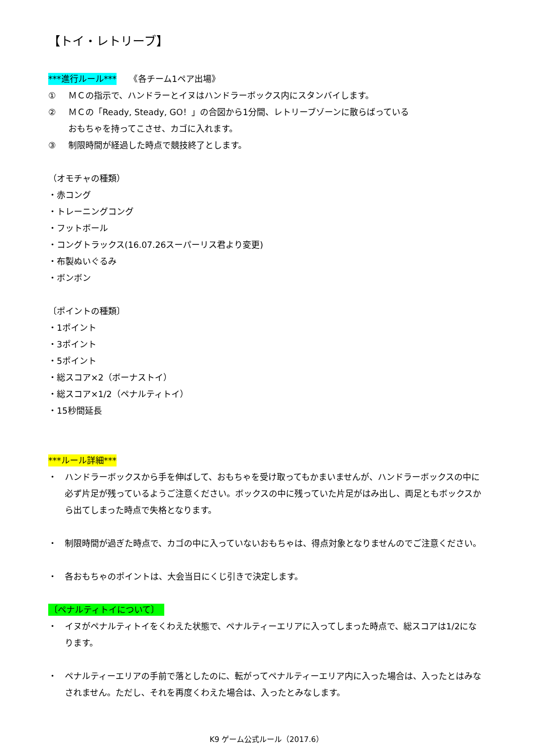【トイ・レトリーブ】
***進行ルール***　　《各チーム1ペア出場》
① ＭＣの指示で、ハンドラーとイヌはハンドラーボックス内にスタンバイします。
② ＭＣの「Ready, Steady, GO！」の合図から1分間、レトリーブゾーンに散らばっている
おもちゃを持ってこさせ、カゴに入れます。
③ 制限時間が経過した時点で競技終了とします。
（オモチャの種類）
・赤コング
・トレーニングコング
・フットボール
・コングトラックス(16.07.26スーパーリス君より変更)
・布製ぬいぐるみ
・ボンボン
〔ポイントの種類〕
・1ポイント
・3ポイント
・5ポイント
・総スコア×2（ボーナストイ）
・総スコア×1/2（ペナルティトイ）
・15秒間延長
***ルール詳細***
・ ハンドラーボックスから手を伸ばして、おもちゃを受け取ってもかまいませんが、ハンドラーボックスの中に必ず片足が残っているようご注意ください。ボックスの中に残っていた片足がはみ出し、両足ともボックスから出てしまった時点で失格となります。
・ 制限時間が過ぎた時点で、カゴの中に入っていないおもちゃは、得点対象となりませんのでご注意ください。
・ 各おもちゃのポイントは、大会当日にくじ引きで決定します。
〔ペナルティトイについて〕
・ イヌがペナルティトイをくわえた状態で、ペナルティーエリアに入ってしまった時点で、総スコアは1/2になります。
・ ペナルティーエリアの手前で落としたのに、転がってペナルティーエリア内に入った場合は、入ったとはみなされません。ただし、それを再度くわえた場合は、入ったとみなします。
K9 ゲーム公式ルール（2017.6）